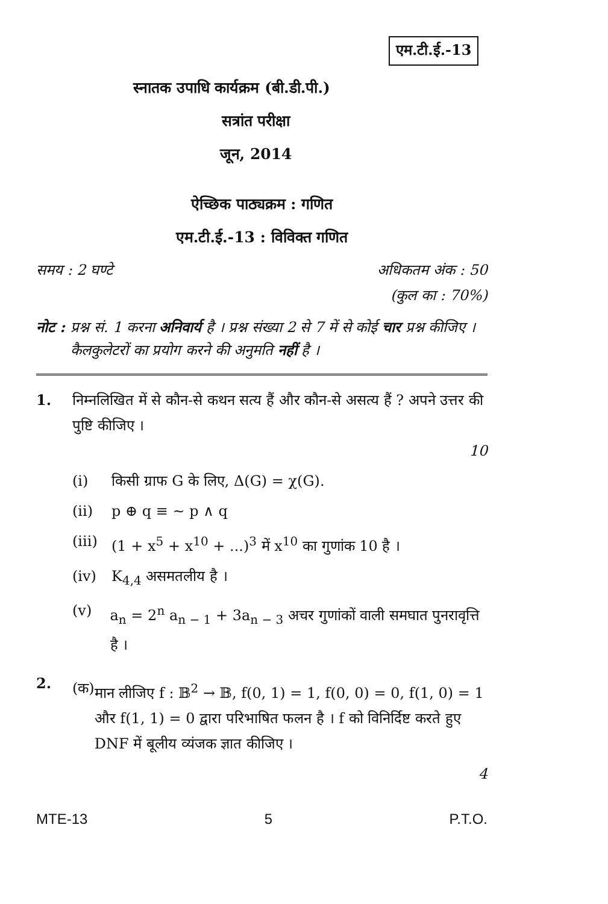एम.टी.ई.-13
स्नातक उपाधि कार्यक्रम (बी.डी.पी.)
सत्रांत परीक्षा
जून, 2014
ऐच्छिक पाठ्यक्रम : गणित
एम.टी.ई.-13 : विविक्त गणित
समय : 2 घण्टे अधिकतम अंक : 50
(कुल का : 70%)
नोट : प्रश्न सं. 1 करना अनिवार्य है । प्रश्न संख्या 2 से 7 में से कोई चार प्रश्न कीजिए । कैलकुलेटरों का प्रयोग करने की अनुमति नहीं है ।
1. निम्नलिखित में से कौन-से कथन सत्य हैं और कौन-से असत्य हैं ? अपने उत्तर की पुष्टि कीजिए ।
10
(i) किसी ग्राफ G के लिए, Δ(G) = χ(G).
(ii) p ⊕ q ≡ ~ p ∧ q
(iii) (1 + x<sup>5</sup> + x<sup>10</sup> + ...)<sup>3</sup> में x<sup>10</sup> का गुणांक 10 है ।
(iv) K<sub>4,4</sub> असमतलीय है ।
(v) a<sub>n</sub> = 2<sup>n</sup> a<sub>n − 1</sub> + 3a<sub>n − 3</sub> अचर गुणांकों वाली समघात पुनरावृत्ति है ।
2.
(क) मान लीजिए f : 𝔹<sup>2</sup> → 𝔹, f(0, 1) = 1, f(0, 0) = 0, f(1, 0) = 1 और f(1, 1) = 0 द्वारा परिभाषित फलन है । f को विनिर्दिष्ट करते हुए DNF में बूलीय व्यंजक ज्ञात कीजिए ।
4
MTE-13 5 P.T.O.